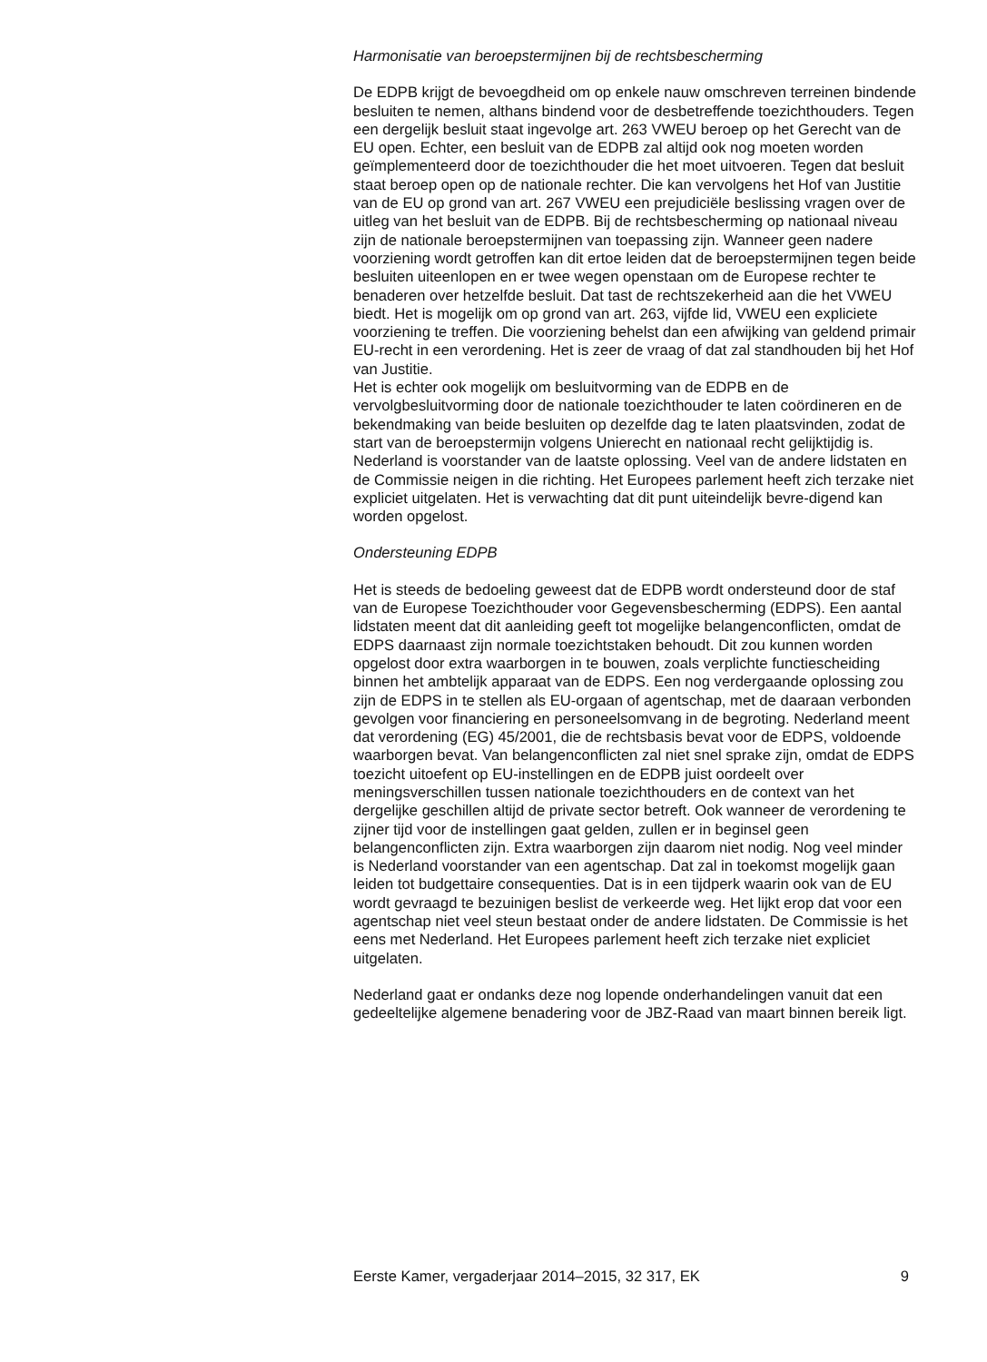Harmonisatie van beroepstermijnen bij de rechtsbescherming
De EDPB krijgt de bevoegdheid om op enkele nauw omschreven terreinen bindende besluiten te nemen, althans bindend voor de desbetreffende toezichthouders. Tegen een dergelijk besluit staat ingevolge art. 263 VWEU beroep op het Gerecht van de EU open. Echter, een besluit van de EDPB zal altijd ook nog moeten worden geïmplementeerd door de toezichthouder die het moet uitvoeren. Tegen dat besluit staat beroep open op de nationale rechter. Die kan vervolgens het Hof van Justitie van de EU op grond van art. 267 VWEU een prejudiciële beslissing vragen over de uitleg van het besluit van de EDPB. Bij de rechtsbescherming op nationaal niveau zijn de nationale beroepstermijnen van toepassing zijn. Wanneer geen nadere voorziening wordt getroffen kan dit ertoe leiden dat de beroepstermijnen tegen beide besluiten uiteenlopen en er twee wegen openstaan om de Europese rechter te benaderen over hetzelfde besluit. Dat tast de rechtszekerheid aan die het VWEU biedt. Het is mogelijk om op grond van art. 263, vijfde lid, VWEU een expliciete voorziening te treffen. Die voorziening behelst dan een afwijking van geldend primair EU-recht in een verordening. Het is zeer de vraag of dat zal standhouden bij het Hof van Justitie.
Het is echter ook mogelijk om besluitvorming van de EDPB en de vervolgbesluitvorming door de nationale toezichthouder te laten coördineren en de bekendmaking van beide besluiten op dezelfde dag te laten plaatsvinden, zodat de start van de beroepstermijn volgens Unierecht en nationaal recht gelijktijdig is. Nederland is voorstander van de laatste oplossing. Veel van de andere lidstaten en de Commissie neigen in die richting. Het Europees parlement heeft zich terzake niet expliciet uitgelaten. Het is verwachting dat dit punt uiteindelijk bevre-digend kan worden opgelost.
Ondersteuning EDPB
Het is steeds de bedoeling geweest dat de EDPB wordt ondersteund door de staf van de Europese Toezichthouder voor Gegevensbescherming (EDPS). Een aantal lidstaten meent dat dit aanleiding geeft tot mogelijke belangenconflicten, omdat de EDPS daarnaast zijn normale toezichtstaken behoudt. Dit zou kunnen worden opgelost door extra waarborgen in te bouwen, zoals verplichte functiescheiding binnen het ambtelijk apparaat van de EDPS. Een nog verdergaande oplossing zou zijn de EDPS in te stellen als EU-orgaan of agentschap, met de daaraan verbonden gevolgen voor financiering en personeelsomvang in de begroting. Nederland meent dat verordening (EG) 45/2001, die de rechtsbasis bevat voor de EDPS, voldoende waarborgen bevat. Van belangenconflicten zal niet snel sprake zijn, omdat de EDPS toezicht uitoefent op EU-instellingen en de EDPB juist oordeelt over meningsverschillen tussen nationale toezichthouders en de context van het dergelijke geschillen altijd de private sector betreft. Ook wanneer de verordening te zijner tijd voor de instellingen gaat gelden, zullen er in beginsel geen belangenconflicten zijn. Extra waarborgen zijn daarom niet nodig. Nog veel minder is Nederland voorstander van een agentschap. Dat zal in toekomst mogelijk gaan leiden tot budgettaire consequenties. Dat is in een tijdperk waarin ook van de EU wordt gevraagd te bezuinigen beslist de verkeerde weg. Het lijkt erop dat voor een agentschap niet veel steun bestaat onder de andere lidstaten. De Commissie is het eens met Nederland. Het Europees parlement heeft zich terzake niet expliciet uitgelaten.
Nederland gaat er ondanks deze nog lopende onderhandelingen vanuit dat een gedeeltelijke algemene benadering voor de JBZ-Raad van maart binnen bereik ligt.
Eerste Kamer, vergaderjaar 2014–2015, 32 317, EK 9